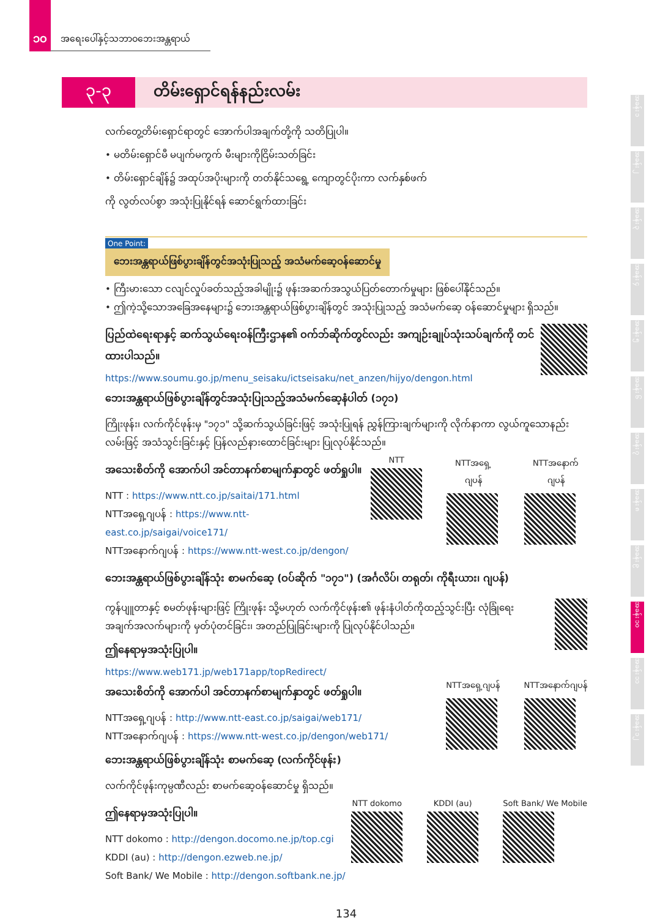၁၀
အရေးပေါ်နှင့်သဘာဝဘေးအန္တရာယ်
၃-၃
တိမ်းရှောင်ရန်နည်းလမ်း
လက်တွေ့တိမ်းရှောင်ရာတွင် အောက်ပါအချက်တို့ကို သတိပြုပါ။
• မတိမ်းရှောင်မီ မပျက်မကွက် မီးများကိုငြိမ်းသတ်ခြင်း
• တိမ်းရှောင်ချိန်၌ အထုပ်အပိုးများကို တတ်နိုင်သရွေ့ ကျောတွင်ပိုးကာ လက်နှစ်ဖက်ကို လွတ်လပ်စွာ အသုံးပြုနိုင်ရန် ဆောင်ရွက်ထားခြင်း
One Point:
ဘေးအန္တရာယ်ဖြစ်ပွားချိန်တွင်အသုံးပြုသည့် အသံမက်ဆေ့ဝန်ဆောင်မှု
• ကြီးမားသော ငလျင်လှုပ်ခတ်သည့်အခါမျိုး၌ ဖုန်းအဆက်အသွယ်ပြတ်တောက်မှုများ ဖြစ်ပေါ်နိုင်သည်။
• ဤကဲ့သို့သောအခြေအနေများ၌ ဘေးအန္တရာယ်ဖြစ်ပွားချိန်တွင် အသုံးပြုသည့် အသံမက်ဆေ့ ဝန်ဆောင်မှုများ ရှိသည်။
ပြည်ထဲရေးရာနှင့် ဆက်သွယ်ရေးဝန်ကြီးဌာန၏ ဝက်ဘ်ဆိုက်တွင်လည်း အကျဉ်းချုပ်သုံးသပ်ချက်ကို တင်ထားပါသည်။
https://www.soumu.go.jp/menu_seisaku/ictseisaku/net_anzen/hijyo/dengon.html
ဘေးအန္တရာယ်ဖြစ်ပွားချိန်တွင်အသုံးပြုသည့်အသံမက်ဆေ့နံပါတ် (၁၇၁)
ကြိုးဖုန်း၊ လက်ကိုင်ဖုန်းမှ "၁၇၁" သို့ဆက်သွယ်ခြင်းဖြင့် အသုံးပြုရန် ညွှန်ကြားချက်များကို လိုက်နာကာ လွယ်ကူသောနည်းလမ်းဖြင့် အသံသွင်းခြင်းနှင့် ပြန်လည်နားထောင်ခြင်းများ ပြုလုပ်နိုင်သည်။
အသေးစိတ်ကို အောက်ပါ အင်တာနက်စာမျက်နှာတွင် ဖတ်ရှုပါ။
NTT : https://www.ntt.co.jp/saitai/171.html
NTTအရှေ့ဂျပန် : https://www.ntt-east.co.jp/saigai/voice171/
NTTအနောက်ဂျပန် : https://www.ntt-west.co.jp/dengon/
NTT NTTအရှေ့ဂျပန် NTTအနောက်ဂျပန်
ဘေးအန္တရာယ်ဖြစ်ပွားချိန်သုံး စာမက်ဆေ့ (ဝပ်ဆိုက် "၁၇၁") (အင်္ဂလိပ်၊ တရုတ်၊ ကိုရီးယား၊ ဂျပန်)
ကွန်ပျူတာနှင့် စမတ်ဖုန်းများဖြင့် ကြိုးဖုန်း သို့မဟုတ် လက်ကိုင်ဖုန်း၏ ဖုန်းနံပါတ်ကိုထည့်သွင်းပြီး လုံခြုံရေးအချက်အလက်များကို မှတ်ပုံတင်ခြင်း၊ အတည်ပြုခြင်းများကို ပြုလုပ်နိုင်ပါသည်။
ဤနေရာမှအသုံးပြုပါ။
https://www.web171.jp/web171app/topRedirect/
အသေးစိတ်ကို အောက်ပါ အင်တာနက်စာမျက်နှာတွင် ဖတ်ရှုပါ။
NTTအရှေ့ဂျပန် : http://www.ntt-east.co.jp/saigai/web171/
NTTအနောက်ဂျပန် : https://www.ntt-west.co.jp/dengon/web171/
ဘေးအန္တရာယ်ဖြစ်ပွားချိန်သုံး စာမက်ဆေ့ (လက်ကိုင်ဖုန်း)
လက်ကိုင်ဖုန်းကုမ္ပဏီလည်း စာမက်ဆေ့ဝန်ဆောင်မှု ရှိသည်။
NTTအရှေ့ဂျပန် NTTအနောက်ဂျပန်
ဤနေရာမှအသုံးပြုပါ။
NTT dokomo : http://dengon.docomo.ne.jp/top.cgi
KDDI (au) : http://dengon.ezweb.ne.jp/
Soft Bank/ We Mobile : http://dengon.softbank.ne.jp/
NTT dokomo KDDI (au) Soft Bank/ We Mobile
134
အခန်း ၁
အခန်း ၂
အခန်း ၃
အခန်း ၄
အခန်း ၅
အခန်း ၆
အခန်း ၇
အခန်း ၈
အခန်း ၉
အခန်း ၁၀
အခန်း ၁၁
အခန်း ၁၂